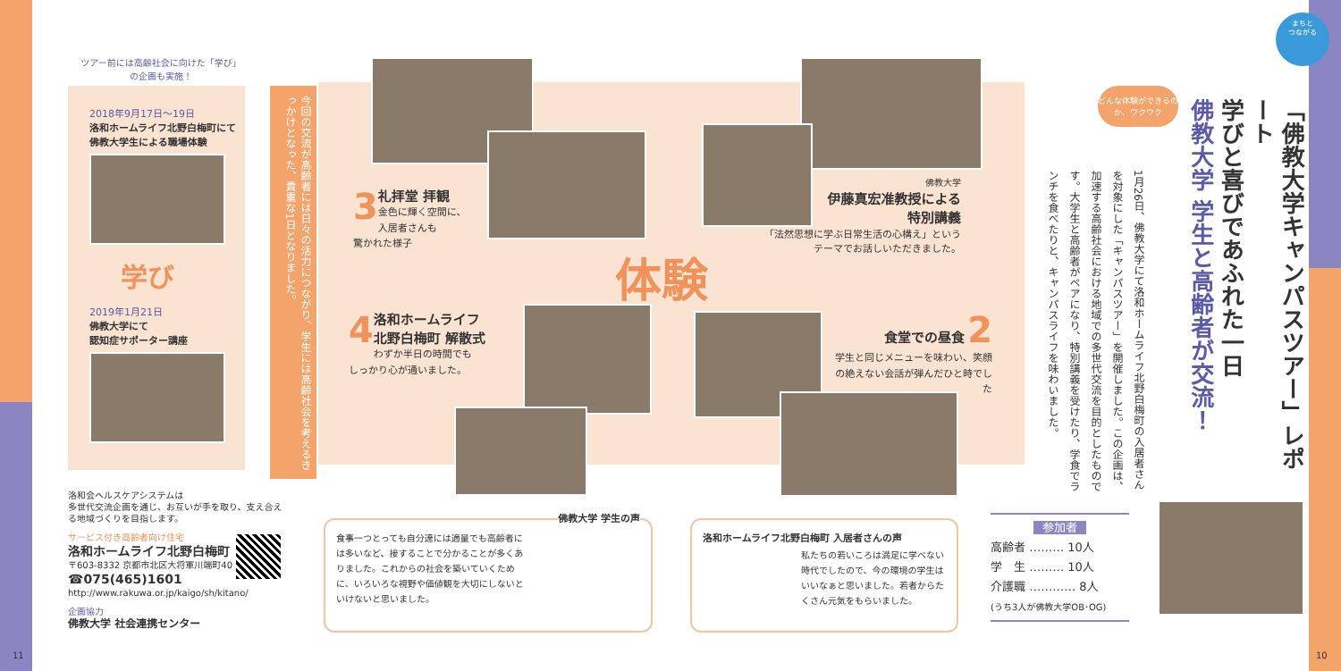ツアー前には高齢社会に向けた「学び」の企画も実施！
2018年9月17日〜19日
洛和ホームライフ北野白梅町にて
佛教大学生による職場体験
学び
2019年1月21日
佛教大学にて
認知症サポーター講座
今回の交流が高齢者には日々の活力につながり、学生には高齢社会を考えるきっかけとなった、貴重な1日となりました。
3 礼拝堂 拝観
金色に輝く空間に、
入居者さんも
驚かれた様子
佛教大学
伊藤真宏准教授による
特別講義
「法然思想に学ぶ日常生活の心構え」というテーマでお話しいただきました。
体験
4 洛和ホームライフ
北野白梅町 解散式
わずか半日の時間でも
しっかり心が通いました。
食堂での昼食 2
学生と同じメニューを味わい、笑顔の絶えない会話が弾んだひと時でした
1月26日、佛教大学にて洛和ホームライフ北野白梅町の入居者さんを対象にした「キャンパスツアー」を開催しました。この企画は、加速する高齢社会における地域での多世代交流を目的としたものです。大学生と高齢者がペアになり、特別講義を受けたり、学食でランチを食べたりと、キャンパスライフを味わいました。
「佛教大学キャンパスツアー」レポート
学びと喜びであふれた一日
佛教大学 学生と高齢者が交流！
どんな体験ができるのか、ワクワク
まちと
つながる
洛和会ヘルスケアシステムは
多世代交流企画を通じ、お互いが手を取り、支え合える地域づくりを目指します。
サービス付き高齢者向け住宅
洛和ホームライフ北野白梅町
〒603-8332 京都市北区大将軍川端町40
☎075(465)1601
http://www.rakuwa.or.jp/kaigo/sh/kitano/
企画協力
佛教大学 社会連携センター
佛教大学 学生の声
食事一つとっても自分達には適量でも高齢者には多いなど、接することで分かることが多くありました。これからの社会を築いていくために、いろいろな視野や価値観を大切にしないといけないと思いました。
洛和ホームライフ北野白梅町 入居者さんの声
私たちの若いころは満足に学べない時代でしたので、今の環境の学生はいいなぁと思いました。若者からたくさん元気をもらいました。
参加者
高齢者 ……… 10人
学　生 ……… 10人
介護職 ………… 8人
(うち3人が佛教大学OB･OG)
11 10